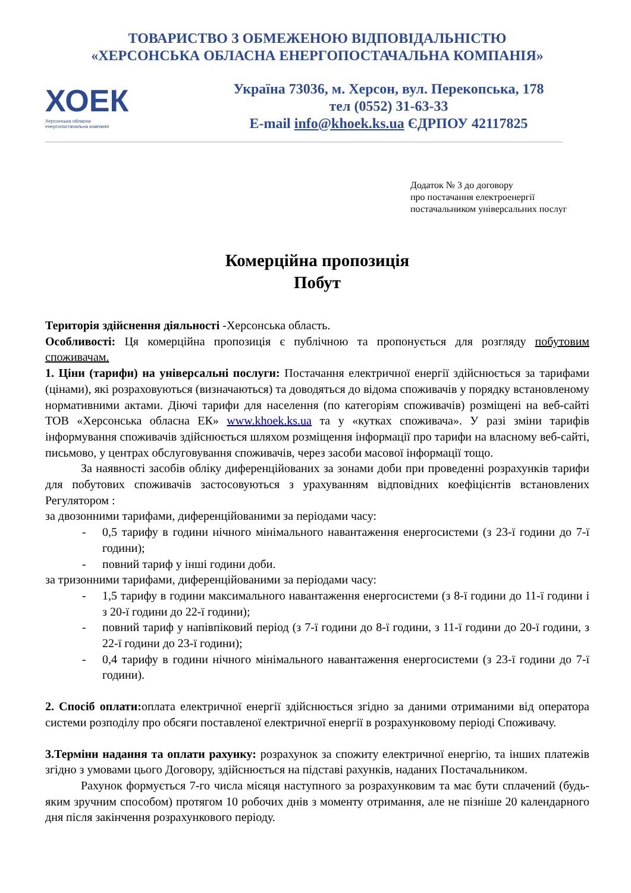ТОВАРИСТВО З ОБМЕЖЕНОЮ ВІДПОВІДАЛЬНІСТЮ
«ХЕРСОНСЬКА ОБЛАСНА ЕНЕРГОПОСТАЧАЛЬНА КОМПАНІЯ»
ХОЕК
Херсонська обласна
енергопостачальна компанія
Україна 73036, м. Херсон, вул. Перекопська, 178
тел (0552) 31-63-33
E-mail info@khoek.ks.ua ЄДРПОУ 42117825
Додаток № 3 до договору
про постачання електроенергії
постачальником універсальних послуг
Комерційна пропозиція
Побут
Територія здійснення діяльності -Херсонська область.
Особливості: Ця комерційна пропозиція є публічною та пропонується для розгляду побутовим споживачам.
1. Ціни (тарифи) на універсальні послуги: Постачання електричної енергії здійснюється за тарифами (цінами), які розраховуються (визначаються) та доводяться до відома споживачів у порядку встановленому нормативними актами. Діючі тарифи для населення (по категоріям споживачів) розміщені на веб-сайті ТОВ «Херсонська обласна ЕК» www.khoek.ks.ua та у «кутках споживача». У разі зміни тарифів інформування споживачів здійснюється шляхом розміщення інформації про тарифи на власному веб-сайті, письмово, у центрах обслуговування споживачів, через засоби масової інформації тощо.
За наявності засобів обліку диференційованих за зонами доби при проведенні розрахунків тарифи для побутових споживачів застосовуються з урахуванням відповідних коефіцієнтів встановлених Регулятором :
за двозонними тарифами, диференційованими за періодами часу:
- 0,5 тарифу в години нічного мінімального навантаження енергосистеми (з 23-ї години до 7-ї години);
- повний тариф у інші години доби.
за тризонними тарифами, диференційованими за періодами часу:
- 1,5 тарифу в години максимального навантаження енергосистеми (з 8-ї години до 11-ї години і з 20-ї години до 22-ї години);
- повний тариф у напівпіковий період (з 7-ї години до 8-ї години, з 11-ї години до 20-ї години, з 22-ї години до 23-ї години);
- 0,4 тарифу в години нічного мінімального навантаження енергосистеми (з 23-ї години до 7-ї години).
2. Спосіб оплати: оплата електричної енергії здійснюється згідно за даними отриманими від оператора системи розподілу про обсяги поставленої електричної енергії в розрахунковому періоді Споживачу.
3.Терміни надання та оплати рахунку: розрахунок за спожиту електричної енергію, та інших платежів згідно з умовами цього Договору, здійснюється на підставі рахунків, наданих Постачальником.
Рахунок формується 7-го числа місяця наступного за розрахунковим та має бути сплачений (будь-яким зручним способом) протягом 10 робочих днів з моменту отримання, але не пізніше 20 календарного дня після закінчення розрахункового періоду.